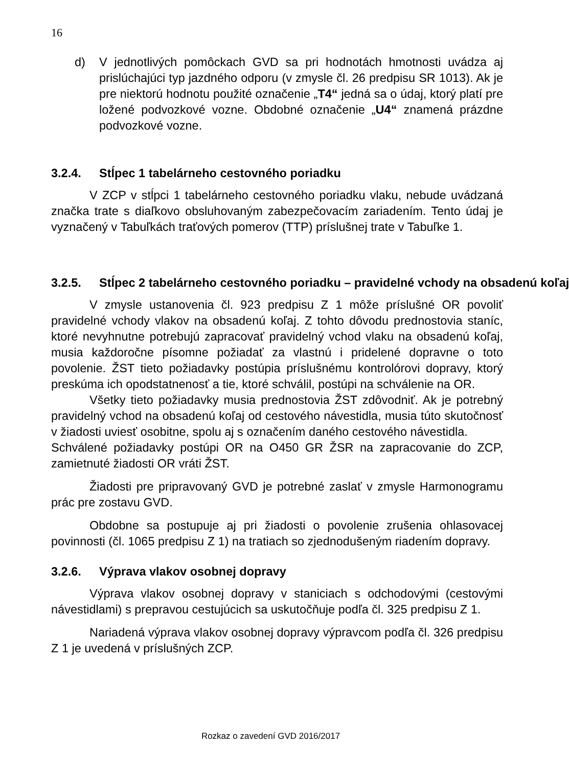16
d) V jednotlivých pomôckach GVD sa pri hodnotách hmotnosti uvádza aj prislúchajúci typ jazdného odporu (v zmysle čl. 26 predpisu SR 1013). Ak je pre niektorú hodnotu použité označenie „T4“ jedná sa o údaj, ktorý platí pre ložené podvozkové vozne. Obdobné označenie „U4“ znamená prázdne podvozkové vozne.
3.2.4. Stĺpec 1 tabelárneho cestovného poriadku
V ZCP v stĺpci 1 tabelárneho cestovného poriadku vlaku, nebude uvádzaná značka trate s diaľkovo obsluhovaným zabezpečovacím zariadením. Tento údaj je vyznačený v Tabuľkách traťových pomerov (TTP) príslušnej trate v Tabuľke 1.
3.2.5. Stĺpec 2 tabelárneho cestovného poriadku – pravidelné vchody na obsadenú koľaj
V zmysle ustanovenia čl. 923 predpisu Z 1 môže príslušné OR povoliť pravidelné vchody vlakov na obsadenú koľaj. Z tohto dôvodu prednostovia staníc, ktoré nevyhnutne potrebujú zapracovať pravidelný vchod vlaku na obsadenú koľaj, musia každoročne písomne požiadať za vlastnú i pridelené dopravne o toto povolenie. ŽST tieto požiadavky postúpia príslušnému kontrolórovi dopravy, ktorý preskúma ich opodstatnenosť a tie, ktoré schválil, postúpi na schválenie na OR.
Všetky tieto požiadavky musia prednostovia ŽST zdôvodniť. Ak je potrebný pravidelný vchod na obsadenú koľaj od cestového návestidla, musia túto skutočnosť v žiadosti uviesť osobitne, spolu aj s označením daného cestového návestidla.
Schválené požiadavky postúpi OR na O450 GR ŽSR na zapracovanie do ZCP, zamietnuté žiadosti OR vráti ŽST.
Žiadosti pre pripravovaný GVD je potrebné zaslať v zmysle Harmonogramu prác pre zostavu GVD.
Obdobne sa postupuje aj pri žiadosti o povolenie zrušenia ohlasovacej povinnosti (čl. 1065 predpisu Z 1) na tratiach so zjednodušeným riadením dopravy.
3.2.6. Výprava vlakov osobnej dopravy
Výprava vlakov osobnej dopravy v staniciach s odchodovými (cestovými návestidlami) s prepravou cestujúcich sa uskutočňuje podľa čl. 325 predpisu Z 1.
Nariadená výprava vlakov osobnej dopravy výpravcom podľa čl. 326 predpisu Z 1 je uvedená v príslušných ZCP.
Rozkaz o zavedení GVD 2016/2017